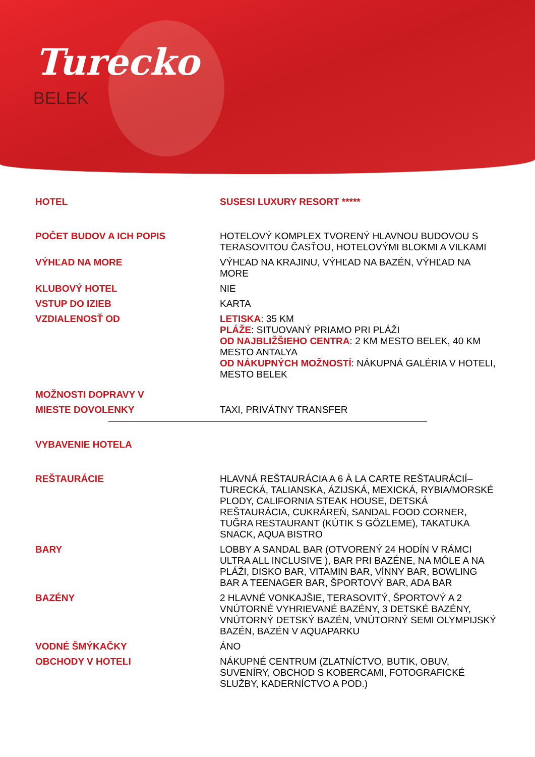Turecko
BELEK
| HOTEL | SUSESI LUXURY RESORT ***** |
| POČET BUDOV A ICH POPIS | HOTELOVÝ KOMPLEX TVORENÝ HLAVNOU BUDOVOU S TERASOVITOU ČASŤOU, HOTELOVÝMI BLOKMI A VILKAMI |
| VÝHĽAD NA MORE | VÝHĽAD NA KRAJINU, VÝHĽAD NA BAZÉN, VÝHĽAD NA MORE |
| KLUBOVÝ HOTEL | NIE |
| VSTUP DO IZIEB | KARTA |
| VZDIALENOSŤ OD | LETISKA : 35 KM PLÁŽE : SITUOVANÝ PRIAMO PRI PLÁŽI OD NAJBLIŽŠIEHO CENTRA : 2 KM MESTO BELEK, 40 KM MESTO ANTALYA OD NÁKUPNÝCH MOŽNOSTÍ : NÁKUPNÁ GALÉRIA V HOTELI, MESTO BELEK |
| MOŽNOSTI DOPRAVY V | |
| MIESTE DOVOLENKY | TAXI, PRIVÁTNY TRANSFER |
| VYBAVENIE HOTELA | |
| REŠTAURÁCIE | HLAVNÁ REŠTAURÁCIA A 6 À LA CARTE REŠTAURÁCIÍ– TURECKÁ, TALIANSKA, ÁZIJSKÁ, MEXICKÁ, RYBIA/MORSKÉ PLODY, CALIFORNIA STEAK HOUSE, DETSKÁ REŠTAURÁCIA, CUKRÁREŇ, SANDAL FOOD CORNER, TUĞRA RESTAURANT (KÚTIK S GÖZLEME), TAKATUKA SNACK, AQUA BISTRO |
| BARY | LOBBY A SANDAL BAR (OTVORENÝ 24 HODÍN V RÁMCI ULTRA ALL INCLUSIVE ), BAR PRI BAZÉNE, NA MÓLE A NA PLÁŽI, DISKO BAR, VITAMIN BAR, VÍNNY BAR, BOWLING BAR A TEENAGER BAR, ŠPORTOVÝ BAR, ADA BAR |
| BAZÉNY | 2 HLAVNÉ VONKAJŠIE, TERASOVITÝ, ŠPORTOVÝ A 2 VNÚTORNÉ VYHRIEVANÉ BAZÉNY, 3 DETSKÉ BAZÉNY, VNÚTORNÝ DETSKÝ BAZÉN, VNÚTORNÝ SEMI OLYMPIJSKÝ BAZÉN, BAZÉN V AQUAPARKU |
| VODNÉ ŠMÝKAČKY | ÁNO |
| OBCHODY V HOTELI | NÁKUPNÉ CENTRUM (ZLATNÍCTVO, BUTIK, OBUV, SUVENÍRY, OBCHOD S KOBERCAMI, FOTOGRAFICKÉ SLUŽBY, KADERNÍCTVO A POD.) |